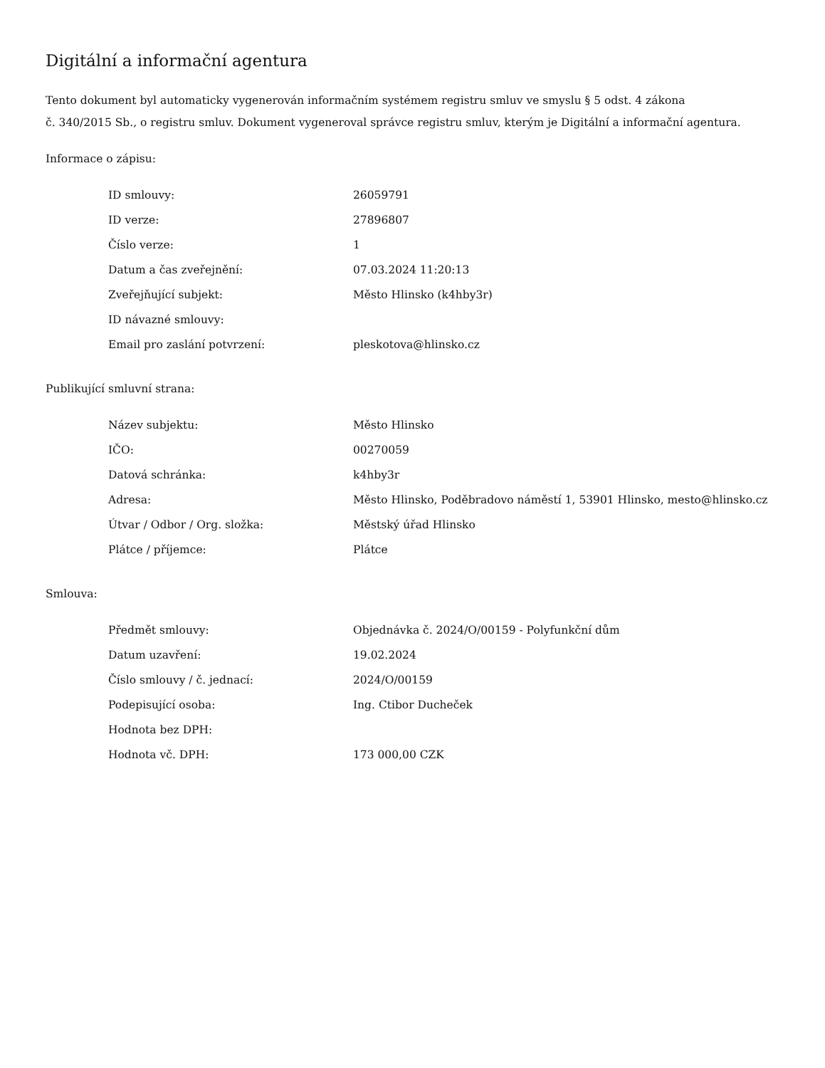Digitální a informační agentura
Tento dokument byl automaticky vygenerován informačním systémem registru smluv ve smyslu § 5 odst. 4 zákona
č. 340/2015 Sb., o registru smluv. Dokument vygeneroval správce registru smluv, kterým je Digitální a informační agentura.
Informace o zápisu:
| ID smlouvy: | 26059791 |
| ID verze: | 27896807 |
| Číslo verze: | 1 |
| Datum a čas zveřejnění: | 07.03.2024 11:20:13 |
| Zveřejňující subjekt: | Město Hlinsko (k4hby3r) |
| ID návazné smlouvy: | |
| Email pro zaslání potvrzení: | pleskotova@hlinsko.cz |
Publikující smluvní strana:
| Název subjektu: | Město Hlinsko |
| IČO: | 00270059 |
| Datová schránka: | k4hby3r |
| Adresa: | Město Hlinsko, Poděbradovo náměstí 1, 53901 Hlinsko, mesto@hlinsko.cz |
| Útvar / Odbor / Org. složka: | Městský úřad Hlinsko |
| Plátce / příjemce: | Plátce |
Smlouva:
| Předmět smlouvy: | Objednávka č. 2024/O/00159 - Polyfunkční dům |
| Datum uzavření: | 19.02.2024 |
| Číslo smlouvy / č. jednací: | 2024/O/00159 |
| Podepisující osoba: | Ing. Ctibor Ducheček |
| Hodnota bez DPH: | |
| Hodnota vč. DPH: | 173 000,00 CZK |